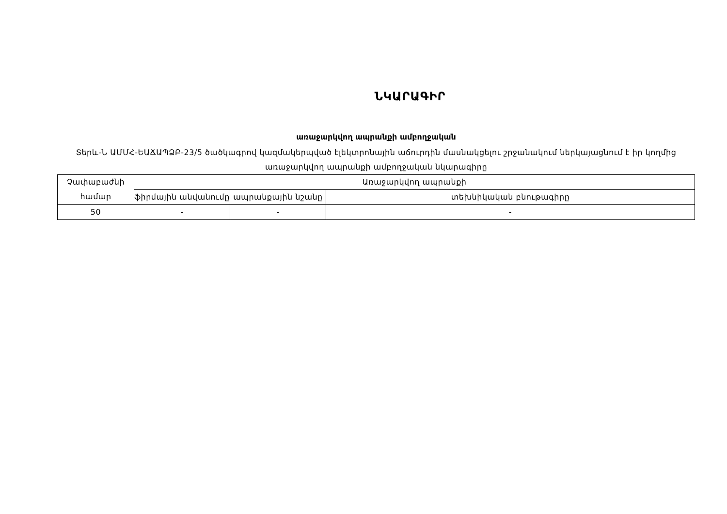ՆԿԱՐԱԳԻՐ
առաջարկվող ապրանքի ամբողջական
Տերև-Ն ԱՄՄՀ-ԵԱՃԱՊՁԲ-23/5 ծածկագրով կազմակերպված էլեկտրոնային աճուրդին մասնակցելու շրջանակում ներկայացնում է իր կողմից առաջարկվող ապրանքի ամբողջական նկարագիրը
| Չափաբաժնի համար | Առաջարկվող ապրանքի | | |
| --- | --- | --- | --- |
| | ֆիրմային անվանումը | ապրանքային նշանը | տեխնիկական բնութագիրը |
| 50 | - | - | - |